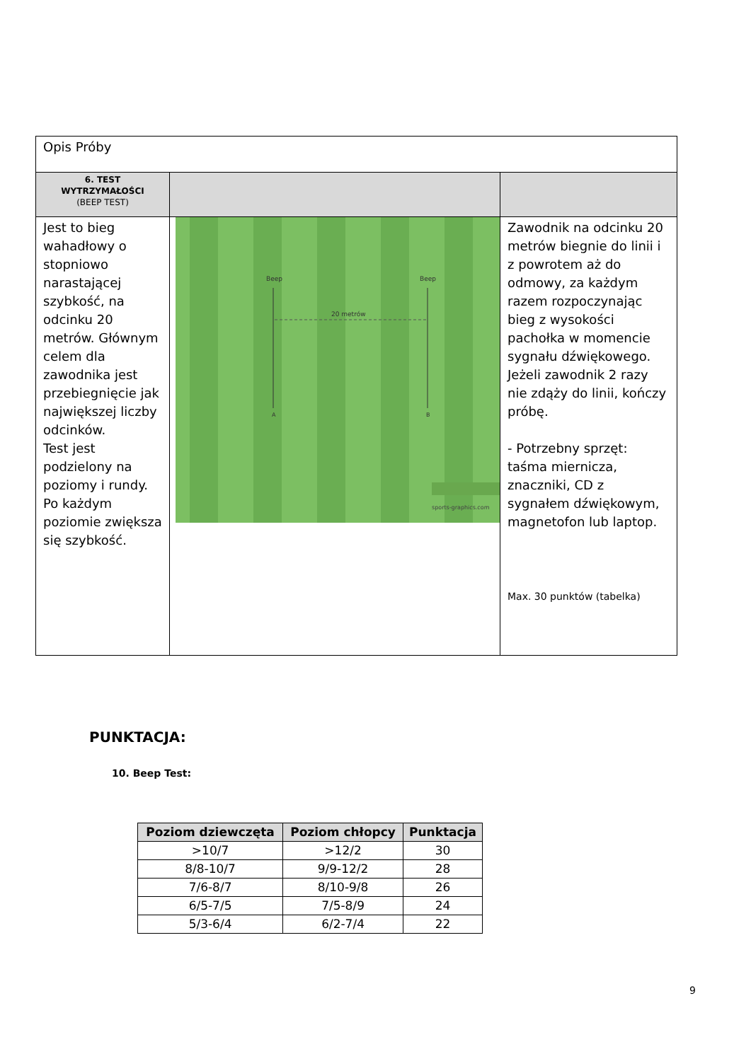| Opis Próby | | |
| 6. TEST WYTRZYMAŁOŚCI (BEEP TEST) | | |
| Jest to bieg wahadłowy o stopniowo narastającej szybkość, na odcinku 20 metrów. Głównym celem dla zawodnika jest przebiegnięcie jak największej liczby odcinków. Test jest podzielony na poziomy i rundy. Po każdym poziomie zwiększa się szybkość. | Beep Beep 20 metrów A B sports-graphics.com | Zawodnik na odcinku 20 metrów biegnie do linii i z powrotem aż do odmowy, za każdym razem rozpoczynając bieg z wysokości pachołka w momencie sygnału dźwiękowego. Jeżeli zawodnik 2 razy nie zdąży do linii, kończy próbę. - Potrzebny sprzęt: taśma miernicza, znaczniki, CD z sygnałem dźwiękowym, magnetofon lub laptop. Max. 30 punktów (tabelka) |
PUNKTACJA:
10. Beep Test:
| Poziom dziewczęta | Poziom chłopcy | Punktacja |
| --- | --- | --- |
| >10/7 | >12/2 | 30 |
| 8/8-10/7 | 9/9-12/2 | 28 |
| 7/6-8/7 | 8/10-9/8 | 26 |
| 6/5-7/5 | 7/5-8/9 | 24 |
| 5/3-6/4 | 6/2-7/4 | 22 |
9